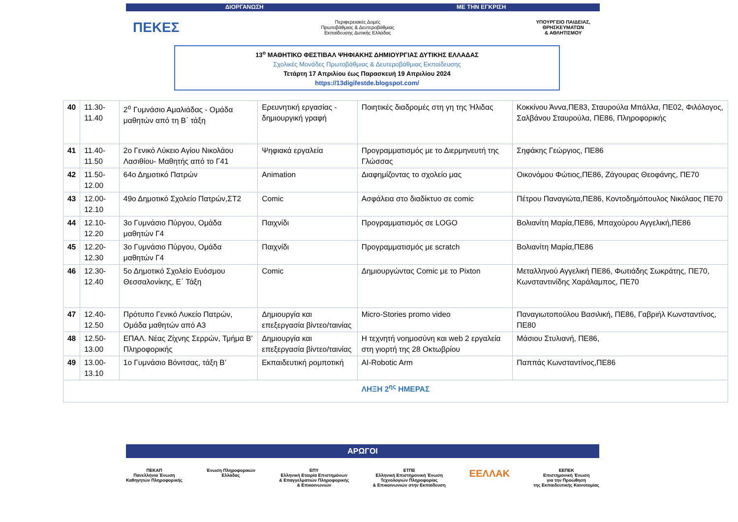ΔΙΟΡΓΑΝΩΣΗ ΜΕ ΤΗΝ ΕΓΚΡΙΣΗ
ΠΕΚΕΣ
Περιφερειακές Δομές
Πρωτοβάθμιας & Δευτεροβάθμιας
Εκπαίδευσης Δυτικής Ελλάδας
ΥΠΟΥΡΓΕΙΟ ΠΑΙΔΕΙΑΣ,
ΘΡΗΣΚΕΥΜΑΤΩΝ
& ΑΘΛΗΤΙΣΜΟΥ
13<sup>ο</sup> ΜΑΘΗΤΙΚΟ ΦΕΣΤΙΒΑΛ ΨΗΦΙΑΚΗΣ ΔΗΜΙΟΥΡΓΙΑΣ ΔΥΤΙΚΗΣ ΕΛΛΑΔΑΣ
Σχολικές Μονάδες Πρωτοβάθμιας & Δευτεροβάθμιας Εκπαίδευσης
Τετάρτη 17 Απριλίου έως Παρασκευή 19 Απριλίου 2024
https://13digifestde.blogspot.com/
| 40 | 11.30-11.40 | 2<sup>ο</sup> Γυμνάσιο Αμαλιάδας - Ομάδα μαθητών από τη Β΄ τάξη | Ερευνητική εργασίας - δημιουργική γραφή | Ποιητικές διαδρομές στη γη της Ήλιδας | Κοκκίνου Άννα,ΠΕ83, Σταυρούλα Μπάλλα, ΠΕ02, Φιλόλογος, Σαλβάνου Σταυρούλα, ΠΕ86, Πληροφορικής |
| 41 | 11.40-11.50 | 2ο Γενικό Λύκειο Αγίου Νικολάου Λασιθίου- Μαθητής από το Γ41 | Ψηφιακά εργαλεία | Προγραμματισμός με το Διερμηνευτή της Γλώσσας | Σηφάκης Γεώργιος, ΠΕ86 |
| 42 | 11.50-12.00 | 64ο Δημοτικό Πατρών | Animation | Διαφημίζοντας το σχολείο μας | Οικονόμου Φώτιος,ΠΕ86, Ζάγουρας Θεοφάνης, ΠΕ70 |
| 43 | 12.00-12.10 | 49ο Δημοτικό Σχολείο Πατρών,ΣΤ2 | Comic | Ασφάλεια στο διαδίκτυο σε comic | Πέτρου Παναγιώτα,ΠΕ86, Κοντοδημόπουλος Νικόλαος ΠΕ70 |
| 44 | 12.10-12.20 | 3ο Γυμνάσιο Πύργου, Ομάδα μαθητών Γ4 | Παιχνίδι | Προγραμματισμός σε LOGO | Βολιανίτη Μαρία,ΠΕ86, Μπαχούρου Αγγελική,ΠΕ86 |
| 45 | 12.20-12.30 | 3ο Γυμνάσιο Πύργου, Ομάδα μαθητών Γ4 | Παιχνίδι | Προγραμματισμός με scratch | Βολιανίτη Μαρία,ΠΕ86 |
| 46 | 12.30-12.40 | 5ο Δημοτικό Σχολείο Ευόσμου Θεσσαλονίκης, Ε΄ Τάξη | Comic | Δημιουργώντας Comic με το Pixton | Μεταλληνού Αγγελική ΠΕ86, Φωτιάδης Σωκράτης, ΠΕ70, Κωνσταντινίδης Χαράλαμπος, ΠΕ70 |
| 47 | 12.40-12.50 | Πρότυπο Γενικό Λυκείο Πατρών, Ομάδα μαθητών από Α3 | Δημιουργία και επεξεργασία βίντεο/ταινίας | Micro-Stories promo video | Παναγιωτοπούλου Βασιλική, ΠΕ86, Γαβριήλ Κωνσταντίνος, ΠΕ80 |
| 48 | 12.50-13.00 | ΕΠΑΛ. Νέας Ζίχνης Σερρών, Τμήμα Β’ Πληροφορικής | Δημιουργία και επεξεργασία βίντεο/ταινίας | Η τεχνητή νοημοσύνη και web 2 εργαλεία στη γιορτή της 28 Οκτωβρίου | Μάσιου Στυλιανή, ΠΕ86, |
| 49 | 13.00-13.10 | 1ο Γυμνάσιο Βόνιτσας, τάξη Β’ | Εκπαιδευτική ρομποτική | AI-Robotic Arm | Παππάς Κωνσταντίνος,ΠΕ86 |
| ΛΗΞΗ 2<sup>ης</sup> ΗΜΕΡΑΣ | | | | | |
ΑΡΩΓΟΙ
ΠΕΚΑΠ
Πανελλήνια Ένωση
Καθηγητών Πληροφορικής
Ένωση Πληροφορικών
Ελλάδας
ΕΠΥ
Ελληνική Εταιρία Επιστημόνων
& Επαγγελματιών Πληροφορικής
& Επικοινωνιών
ΕΤΠΕ
Ελληνική Επιστημονική Ένωση
Τεχνολογιών Πληροφορίας
& Επικοινωνιών στην Εκπαίδευση
ΕΕΛΛΑΚ
ΕΕΠΕΚ
Επιστημονική Ένωση
για την Προώθηση
της Εκπαιδευτικής Καινοτομίας